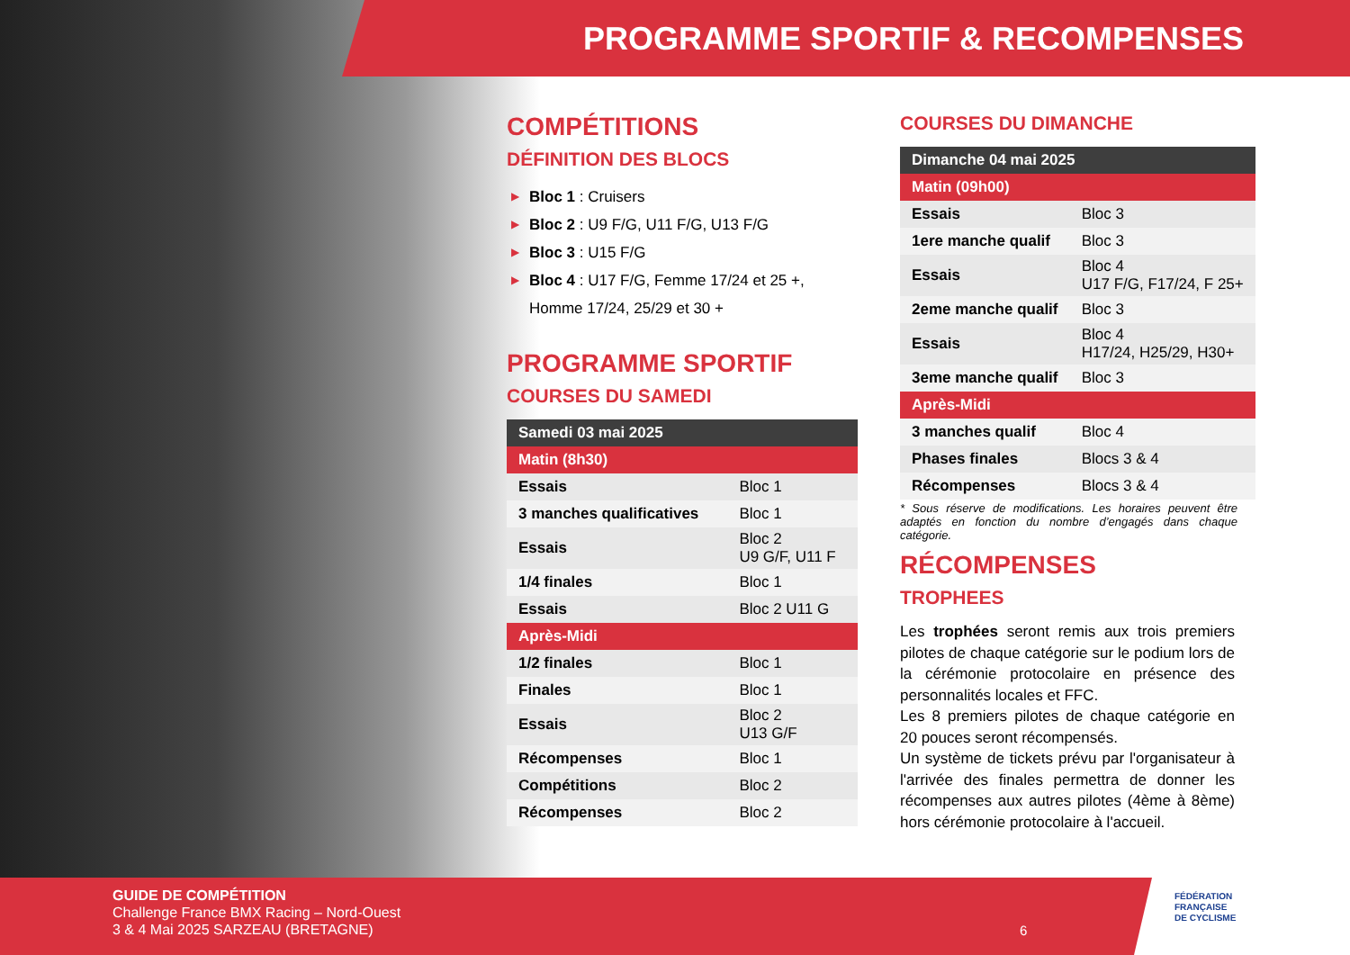PROGRAMME SPORTIF & RECOMPENSES
COMPÉTITIONS
DÉFINITION DES BLOCS
▶ Bloc 1 : Cruisers
▶ Bloc 2 : U9 F/G, U11 F/G, U13 F/G
▶ Bloc 3 : U15 F/G
▶ Bloc 4 : U17 F/G, Femme 17/24 et 25 +, Homme 17/24, 25/29 et 30 +
PROGRAMME SPORTIF
COURSES DU SAMEDI
| Samedi 03 mai 2025 | |
| Matin (8h30) | |
| Essais | Bloc 1 |
| 3 manches qualificatives | Bloc 1 |
| Essais | Bloc 2 U9 G/F, U11 F |
| 1/4 finales | Bloc 1 |
| Essais | Bloc 2 U11 G |
| Après-Midi | |
| 1/2 finales | Bloc 1 |
| Finales | Bloc 1 |
| Essais | Bloc 2 U13 G/F |
| Récompenses | Bloc 1 |
| Compétitions | Bloc 2 |
| Récompenses | Bloc 2 |
COURSES DU DIMANCHE
| Dimanche 04 mai 2025 | |
| Matin (09h00) | |
| Essais | Bloc 3 |
| 1ere manche qualif | Bloc 3 |
| Essais | Bloc 4 U17 F/G, F17/24, F 25+ |
| 2eme manche qualif | Bloc 3 |
| Essais | Bloc 4 H17/24, H25/29, H30+ |
| 3eme manche qualif | Bloc 3 |
| Après-Midi | |
| 3 manches qualif | Bloc 4 |
| Phases finales | Blocs 3 & 4 |
| Récompenses | Blocs 3 & 4 |
* Sous réserve de modifications. Les horaires peuvent être adaptés en fonction du nombre d’engagés dans chaque catégorie.
RÉCOMPENSES
TROPHEES
Les trophées seront remis aux trois premiers pilotes de chaque catégorie sur le podium lors de la cérémonie protocolaire en présence des personnalités locales et FFC.
Les 8 premiers pilotes de chaque catégorie en 20 pouces seront récompensés.
Un système de tickets prévu par l'organisateur à l'arrivée des finales permettra de donner les récompenses aux autres pilotes (4ème à 8ème) hors cérémonie protocolaire à l'accueil.
GUIDE DE COMPÉTITION
Challenge France BMX Racing – Nord-Ouest
3 & 4 Mai 2025 SARZEAU (BRETAGNE)
6
FÉDÉRATION
FRANÇAISE
DE CYCLISME